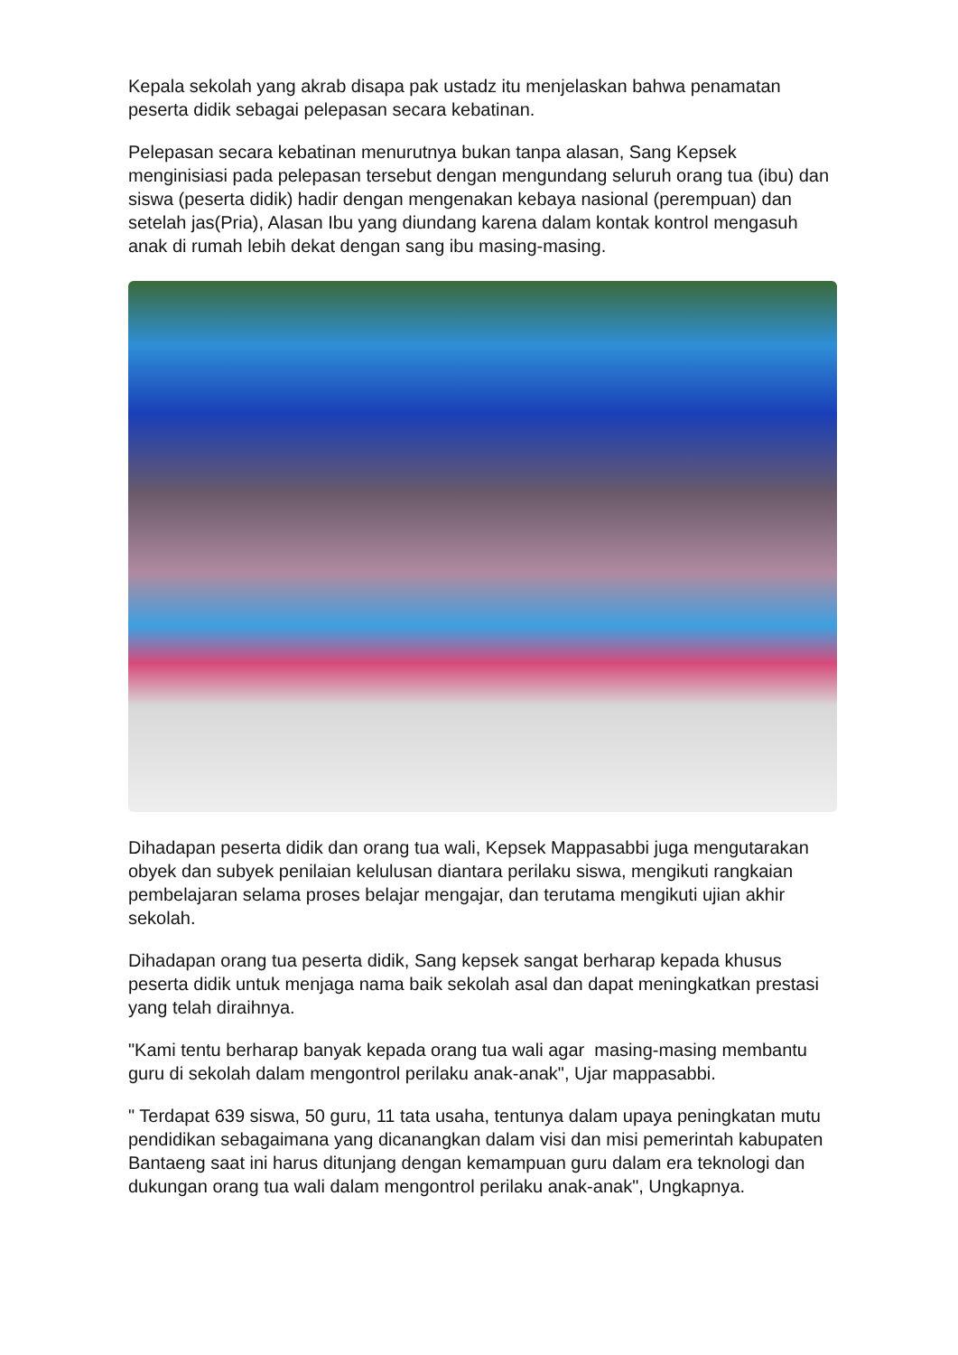Kepala sekolah yang akrab disapa pak ustadz itu menjelaskan bahwa penamatan peserta didik sebagai pelepasan secara kebatinan.
Pelepasan secara kebatinan menurutnya bukan tanpa alasan, Sang Kepsek menginisiasi pada pelepasan tersebut dengan mengundang seluruh orang tua (ibu) dan siswa (peserta didik) hadir dengan mengenakan kebaya nasional (perempuan) dan setelah jas(Pria), Alasan Ibu yang diundang karena dalam kontak kontrol mengasuh anak di rumah lebih dekat dengan sang ibu masing-masing.
Dihadapan peserta didik dan orang tua wali, Kepsek Mappasabbi juga mengutarakan obyek dan subyek penilaian kelulusan diantara perilaku siswa, mengikuti rangkaian pembelajaran selama proses belajar mengajar, dan terutama mengikuti ujian akhir sekolah.
Dihadapan orang tua peserta didik, Sang kepsek sangat berharap kepada khusus peserta didik untuk menjaga nama baik sekolah asal dan dapat meningkatkan prestasi yang telah diraihnya.
"Kami tentu berharap banyak kepada orang tua wali agar masing-masing membantu guru di sekolah dalam mengontrol perilaku anak-anak", Ujar mappasabbi.
" Terdapat 639 siswa, 50 guru, 11 tata usaha, tentunya dalam upaya peningkatan mutu pendidikan sebagaimana yang dicanangkan dalam visi dan misi pemerintah kabupaten Bantaeng saat ini harus ditunjang dengan kemampuan guru dalam era teknologi dan dukungan orang tua wali dalam mengontrol perilaku anak-anak", Ungkapnya.